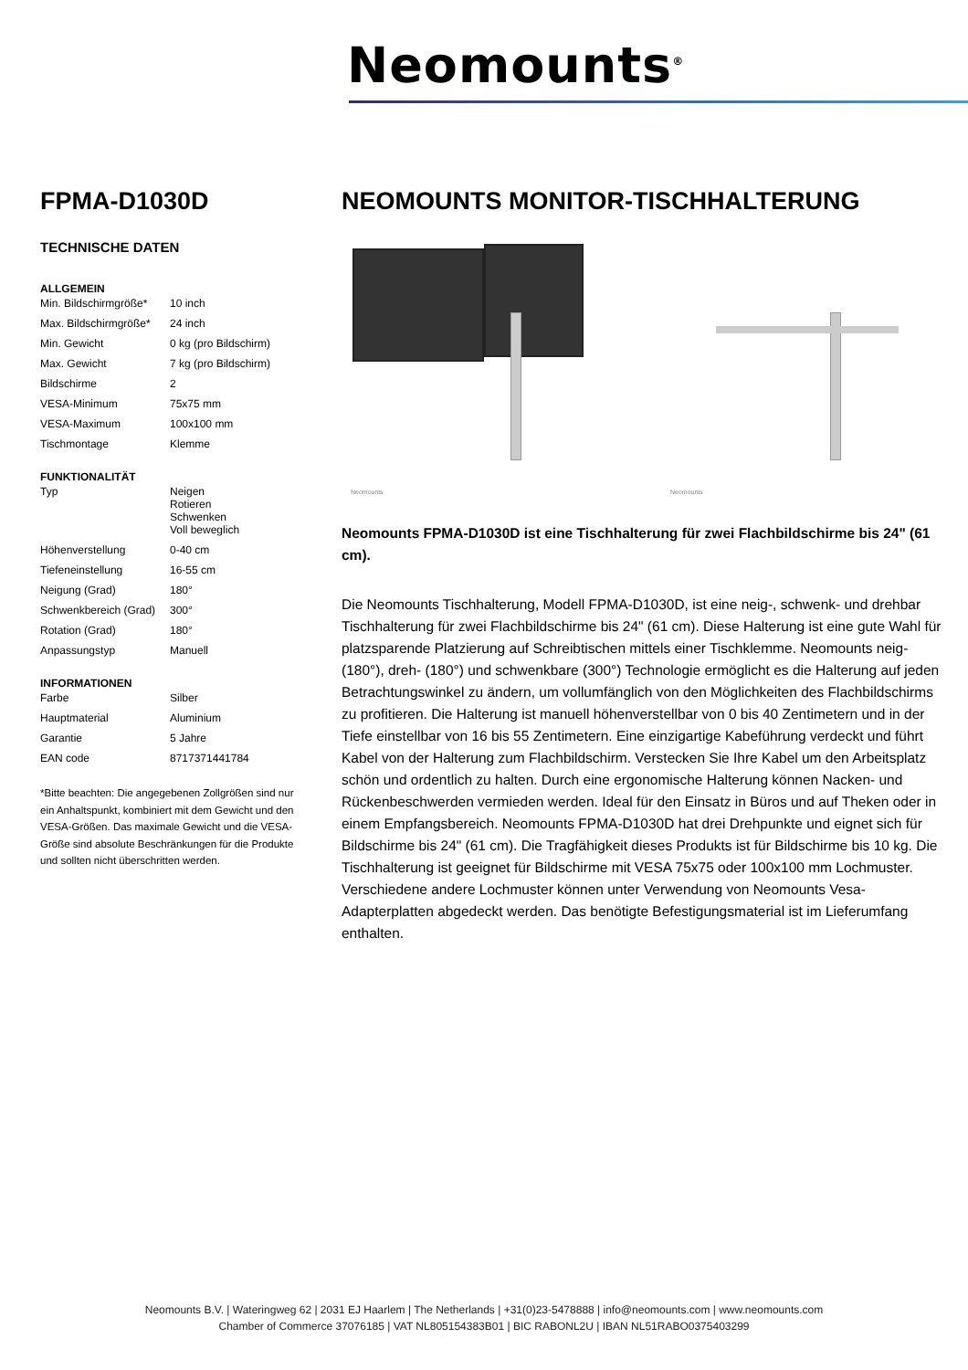Neomounts<sup>®</sup>
FPMA-D1030D
TECHNISCHE DATEN
ALLGEMEIN
| Min. Bildschirmgröße* | 10 inch |
| Max. Bildschirmgröße* | 24 inch |
| Min. Gewicht | 0 kg (pro Bildschirm) |
| Max. Gewicht | 7 kg (pro Bildschirm) |
| Bildschirme | 2 |
| VESA-Minimum | 75x75 mm |
| VESA-Maximum | 100x100 mm |
| Tischmontage | Klemme |
FUNKTIONALITÄT
| Typ | Neigen Rotieren Schwenken Voll beweglich |
| Höhenverstellung | 0-40 cm |
| Tiefeneinstellung | 16-55 cm |
| Neigung (Grad) | 180° |
| Schwenkbereich (Grad) | 300° |
| Rotation (Grad) | 180° |
| Anpassungstyp | Manuell |
INFORMATIONEN
| Farbe | Silber |
| Hauptmaterial | Aluminium |
| Garantie | 5 Jahre |
| EAN code | 8717371441784 |
*Bitte beachten: Die angegebenen Zollgrößen sind nur ein Anhaltspunkt, kombiniert mit dem Gewicht und den VESA-Größen. Das maximale Gewicht und die VESA-Größe sind absolute Beschränkungen für die Produkte und sollten nicht überschritten werden.
NEOMOUNTS MONITOR-TISCHHALTERUNG
Neomounts
Neomounts
Neomounts FPMA-D1030D ist eine Tischhalterung für zwei Flachbildschirme bis 24" (61 cm).
Die Neomounts Tischhalterung, Modell FPMA-D1030D, ist eine neig-, schwenk- und drehbar Tischhalterung für zwei Flachbildschirme bis 24" (61 cm). Diese Halterung ist eine gute Wahl für platzsparende Platzierung auf Schreibtischen mittels einer Tischklemme. Neomounts neig- (180°), dreh- (180°) und schwenkbare (300°) Technologie ermöglicht es die Halterung auf jeden Betrachtungswinkel zu ändern, um vollumfänglich von den Möglichkeiten des Flachbildschirms zu profitieren. Die Halterung ist manuell höhenverstellbar von 0 bis 40 Zentimetern und in der Tiefe einstellbar von 16 bis 55 Zentimetern. Eine einzigartige Kabeführung verdeckt und führt Kabel von der Halterung zum Flachbildschirm. Verstecken Sie Ihre Kabel um den Arbeitsplatz schön und ordentlich zu halten. Durch eine ergonomische Halterung können Nacken- und Rückenbeschwerden vermieden werden. Ideal für den Einsatz in Büros und auf Theken oder in einem Empfangsbereich. Neomounts FPMA-D1030D hat drei Drehpunkte und eignet sich für Bildschirme bis 24" (61 cm). Die Tragfähigkeit dieses Produkts ist für Bildschirme bis 10 kg. Die Tischhalterung ist geeignet für Bildschirme mit VESA 75x75 oder 100x100 mm Lochmuster. Verschiedene andere Lochmuster können unter Verwendung von Neomounts Vesa-Adapterplatten abgedeckt werden. Das benötigte Befestigungsmaterial ist im Lieferumfang enthalten.
Neomounts B.V. | Wateringweg 62 | 2031 EJ Haarlem | The Netherlands | +31(0)23-5478888 | info@neomounts.com | www.neomounts.com
Chamber of Commerce 37076185 | VAT NL805154383B01 | BIC RABONL2U | IBAN NL51RABO0375403299